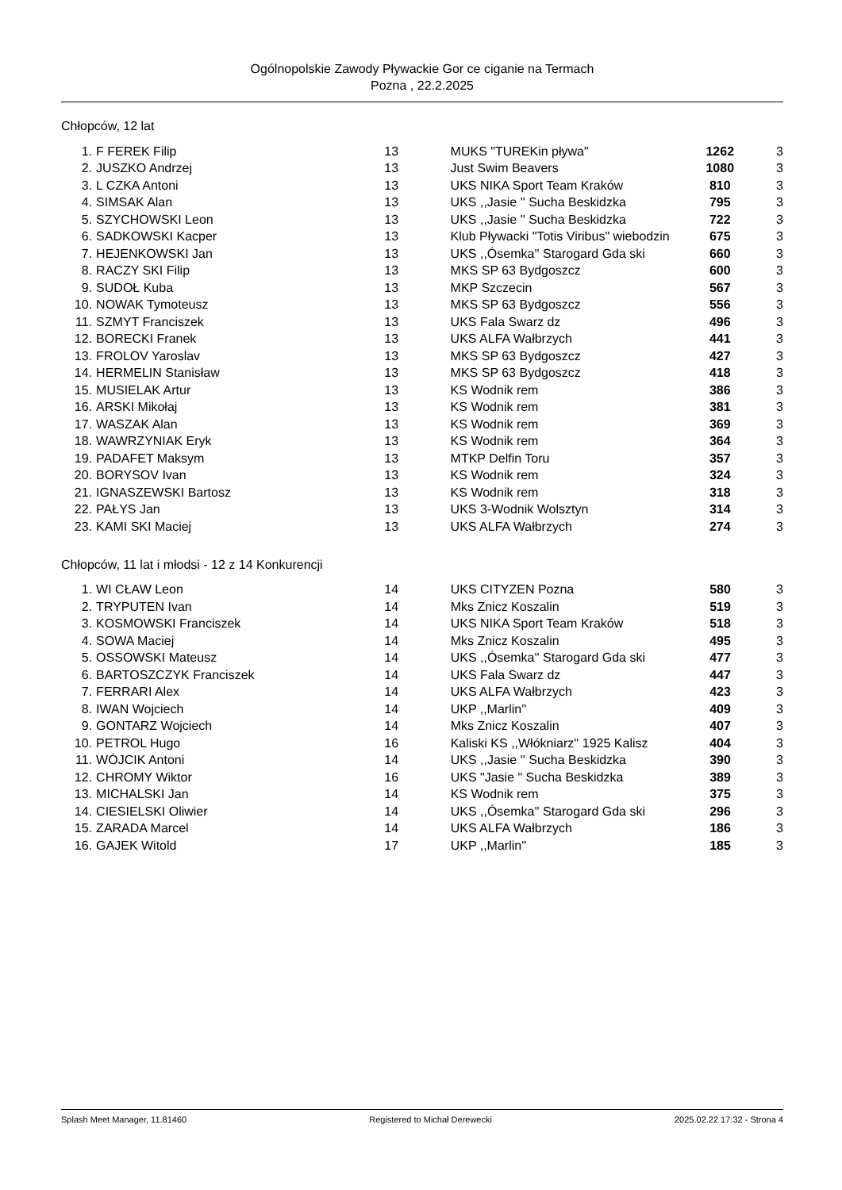Ogólnopolskie Zawody Pływackie Gor ce ciganie na Termach
Pozna , 22.2.2025
Chłopców, 12 lat
| 1. | F FEREK Filip | 13 | MUKS "TUREKin pływa" | 1262 | 3 |
| 2. | JUSZKO Andrzej | 13 | Just Swim Beavers | 1080 | 3 |
| 3. | L CZKA Antoni | 13 | UKS NIKA Sport Team Kraków | 810 | 3 |
| 4. | SIMSAK Alan | 13 | UKS ,,Jasie '' Sucha Beskidzka | 795 | 3 |
| 5. | SZYCHOWSKI Leon | 13 | UKS ,,Jasie '' Sucha Beskidzka | 722 | 3 |
| 6. | SADKOWSKI Kacper | 13 | Klub Pływacki "Totis Viribus" wiebodzin | 675 | 3 |
| 7. | HEJENKOWSKI Jan | 13 | UKS ,,Ósemka'' Starogard Gda ski | 660 | 3 |
| 8. | RACZY SKI Filip | 13 | MKS SP 63 Bydgoszcz | 600 | 3 |
| 9. | SUDOŁ Kuba | 13 | MKP Szczecin | 567 | 3 |
| 10. | NOWAK Tymoteusz | 13 | MKS SP 63 Bydgoszcz | 556 | 3 |
| 11. | SZMYT Franciszek | 13 | UKS Fala Swarz dz | 496 | 3 |
| 12. | BORECKI Franek | 13 | UKS ALFA Wałbrzych | 441 | 3 |
| 13. | FROLOV Yaroslav | 13 | MKS SP 63 Bydgoszcz | 427 | 3 |
| 14. | HERMELIN Stanisław | 13 | MKS SP 63 Bydgoszcz | 418 | 3 |
| 15. | MUSIELAK Artur | 13 | KS Wodnik rem | 386 | 3 |
| 16. | ARSKI Mikołaj | 13 | KS Wodnik rem | 381 | 3 |
| 17. | WASZAK Alan | 13 | KS Wodnik rem | 369 | 3 |
| 18. | WAWRZYNIAK Eryk | 13 | KS Wodnik rem | 364 | 3 |
| 19. | PADAFET Maksym | 13 | MTKP Delfin Toru | 357 | 3 |
| 20. | BORYSOV Ivan | 13 | KS Wodnik rem | 324 | 3 |
| 21. | IGNASZEWSKI Bartosz | 13 | KS Wodnik rem | 318 | 3 |
| 22. | PAŁYS Jan | 13 | UKS 3-Wodnik Wolsztyn | 314 | 3 |
| 23. | KAMI SKI Maciej | 13 | UKS ALFA Wałbrzych | 274 | 3 |
Chłopców, 11 lat i młodsi - 12 z 14 Konkurencji
| 1. | WI CŁAW Leon | 14 | UKS CITYZEN Pozna | 580 | 3 |
| 2. | TRYPUTEN Ivan | 14 | Mks Znicz Koszalin | 519 | 3 |
| 3. | KOSMOWSKI Franciszek | 14 | UKS NIKA Sport Team Kraków | 518 | 3 |
| 4. | SOWA Maciej | 14 | Mks Znicz Koszalin | 495 | 3 |
| 5. | OSSOWSKI Mateusz | 14 | UKS ,,Ósemka'' Starogard Gda ski | 477 | 3 |
| 6. | BARTOSZCZYK Franciszek | 14 | UKS Fala Swarz dz | 447 | 3 |
| 7. | FERRARI Alex | 14 | UKS ALFA Wałbrzych | 423 | 3 |
| 8. | IWAN Wojciech | 14 | UKP ,,Marlin'' | 409 | 3 |
| 9. | GONTARZ Wojciech | 14 | Mks Znicz Koszalin | 407 | 3 |
| 10. | PETROL Hugo | 16 | Kaliski KS ,,Włókniarz'' 1925 Kalisz | 404 | 3 |
| 11. | WÓJCIK Antoni | 14 | UKS ,,Jasie '' Sucha Beskidzka | 390 | 3 |
| 12. | CHROMY Wiktor | 16 | UKS "Jasie " Sucha Beskidzka | 389 | 3 |
| 13. | MICHALSKI Jan | 14 | KS Wodnik rem | 375 | 3 |
| 14. | CIESIELSKI Oliwier | 14 | UKS ,,Ósemka'' Starogard Gda ski | 296 | 3 |
| 15. | ZARADA Marcel | 14 | UKS ALFA Wałbrzych | 186 | 3 |
| 16. | GAJEK Witold | 17 | UKP ,,Marlin'' | 185 | 3 |
Splash Meet Manager, 11.81460 Registered to Michał Derewecki 2025.02.22 17:32 - Strona 4